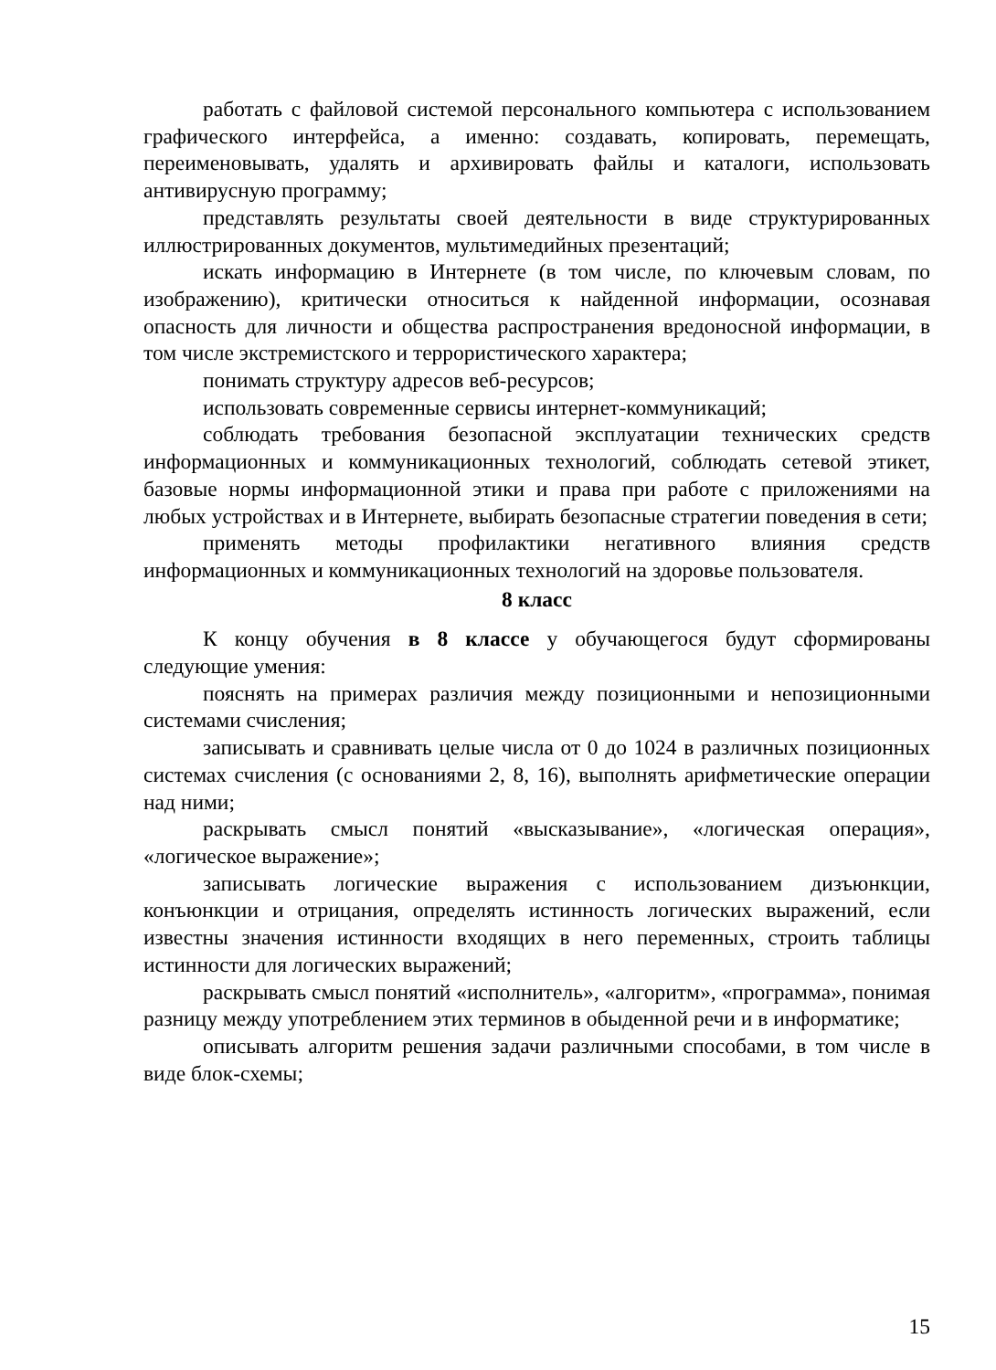работать с файловой системой персонального компьютера с использованием графического интерфейса, а именно: создавать, копировать, перемещать, переименовывать, удалять и архивировать файлы и каталоги, использовать антивирусную программу;
представлять результаты своей деятельности в виде структурированных иллюстрированных документов, мультимедийных презентаций;
искать информацию в Интернете (в том числе, по ключевым словам, по изображению), критически относиться к найденной информации, осознавая опасность для личности и общества распространения вредоносной информации, в том числе экстремистского и террористического характера;
понимать структуру адресов веб-ресурсов;
использовать современные сервисы интернет-коммуникаций;
соблюдать требования безопасной эксплуатации технических средств информационных и коммуникационных технологий, соблюдать сетевой этикет, базовые нормы информационной этики и права при работе с приложениями на любых устройствах и в Интернете, выбирать безопасные стратегии поведения в сети;
применять методы профилактики негативного влияния средств информационных и коммуникационных технологий на здоровье пользователя.
8 класс
К концу обучения в 8 классе у обучающегося будут сформированы следующие умения:
пояснять на примерах различия между позиционными и непозиционными системами счисления;
записывать и сравнивать целые числа от 0 до 1024 в различных позиционных системах счисления (с основаниями 2, 8, 16), выполнять арифметические операции над ними;
раскрывать смысл понятий «высказывание», «логическая операция», «логическое выражение»;
записывать логические выражения с использованием дизъюнкции, конъюнкции и отрицания, определять истинность логических выражений, если известны значения истинности входящих в него переменных, строить таблицы истинности для логических выражений;
раскрывать смысл понятий «исполнитель», «алгоритм», «программа», понимая разницу между употреблением этих терминов в обыденной речи и в информатике;
описывать алгоритм решения задачи различными способами, в том числе в виде блок-схемы;
15